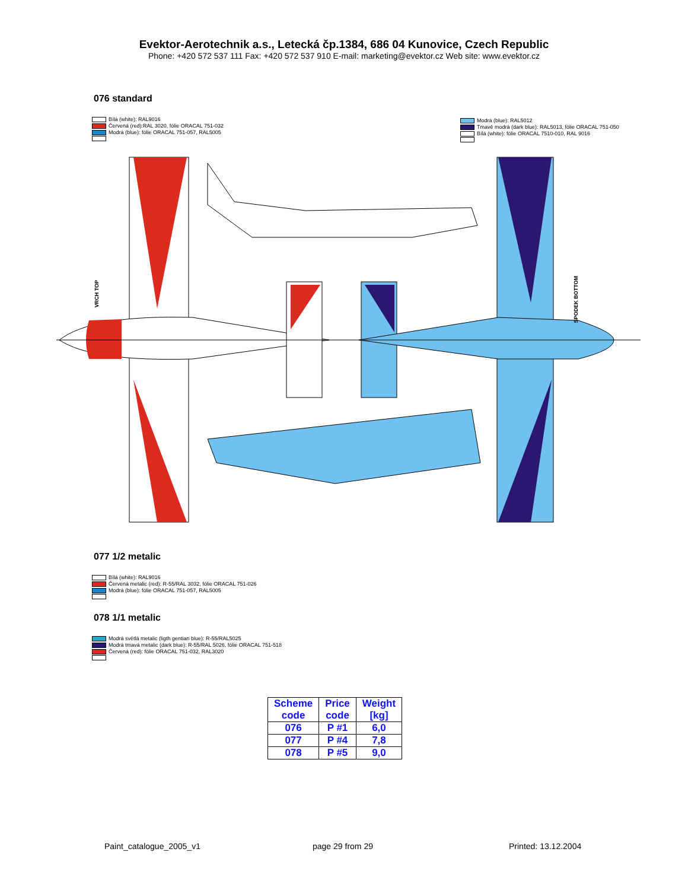Evektor-Aerotechnik a.s., Letecká čp.1384, 686 04 Kunovice, Czech Republic
Phone: +420 572 537 111 Fax: +420 572 537 910 E-mail: marketing@evektor.cz Web site: www.evektor.cz
076 standard
Bílá (white): RAL9016
Červená (red):RAL 3020, fólie ORACAL 751-032
Modrá (blue): fólie ORACAL 751-057, RAL5005
Modrá (blue): RAL5012
Tmavě modrá (dark blue): RAL5013, fólie ORACAL 751-050
Bílá (white): fólie ORACAL 7510-010, RAL 9016
VRCH TOP
SPODEK BOTTOM
077 1/2 metalic
Bílá (white): RAL9016
Červená metalic (red): R-55/RAL 3032, fólie ORACAL 751-026
Modrá (blue): fólie ORACAL 751-057, RAL5005
078 1/1 metalic
Modrá světlá metalic (ligth gentian blue): R-55/RAL5025
Modrá tmavá metalic (dark blue): R-55/RAL 5026, fólie ORACAL 751-518
Červená (red): fólie ORACAL 751-032, RAL3020
| Scheme code | Price code | Weight [kg] |
| --- | --- | --- |
| 076 | P #1 | 6,0 |
| 077 | P #4 | 7,8 |
| 078 | P #5 | 9,0 |
Paint_catalogue_2005_v1 page 29 from 29 Printed: 13.12.2004